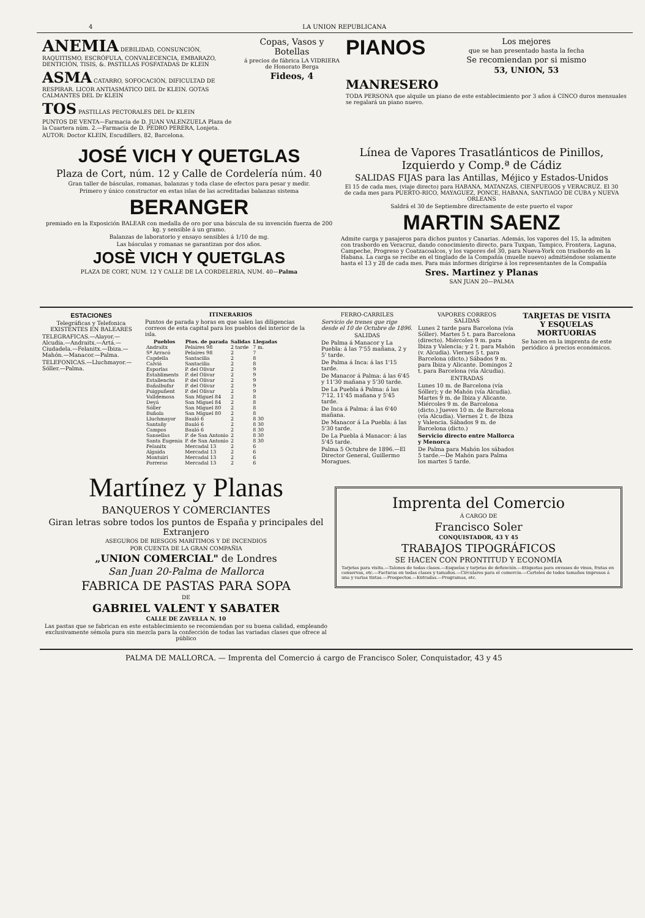4 LA UNION REPUBLICANA
ANEMIA DEBILIDAD, CONSUNCIÓN, RAQUITISMO, ESCRÓFULA, CONVALECENCIA, EMBARAZO, DENTICIÓN, TISIS, &. PASTILLAS FOSFATADAS Dr KLEIN
ASMA CATARRO, SOFOCACIÓN, DIFICULTAD DE RESPIRAR. LICOR ANTIASMÁTICO DEL Dr KLEIN. GOTAS CALMANTES DEL Dr KLEIN
TOS PASTILLAS PECTORALES DEL Dr KLEIN
PUNTOS DE VENTA—Farmacia de D. JUAN VALENZUELA Plaza de la Cuartera núm. 2.—Farmacia de D. PEDRO PERERA, Lonjeta.
AUTOR: Doctor KLEIN, Escudillers, 82, Barcelona.
Copas, Vasos y Botellas
á precios de fábrica LA VIDRIERA de Honorato Berga
Fideos, 4
PIANOS
Los mejores
que se han presentado hasta la fecha
Se recomiendan por si mismo
53, UNION, 53
MANRESERO
TODA PERSONA que alquile un piano de este establecimiento por 3 años á CINCO duros mensuales se regalará un piano nuevo.
JOSÉ VICH Y QUETGLAS
Plaza de Cort, núm. 12 y Calle de Cordelería núm. 40
Gran taller de básculas, romanas, balanzas y toda clase de efectos para pesar y medir.
Primero y único constructor en estas islas de las acreditadas balanzas sistema
BERANGER
premiado en la Exposición BALEAR con medalla de oro por una báscula de su invención fuerza de 200 kg. y sensible á un gramo.
Balanzas de laboratorio y ensayo sensibles á 1/10 de mg.
Las básculas y romanas se garantizan por dos años.
JOSÈ VICH Y QUETGLAS
PLAZA DE CORT, NUM. 12 Y CALLE DE LA CORDELERIA, NUM. 40—Palma
Línea de Vapores Trasatlánticos de Pinillos, Izquierdo y Comp.ª de Cádiz
SALIDAS FIJAS para las Antillas, Méjico y Estados-Unidos
El 15 de cada mes, (viaje directo) para HABANA, MATANZAS, CIENFUEGOS y VERACRUZ. El 30 de cada mes para PUERTO-RICO, MAYAGUEZ, PONCE, HABANA, SANTIAGO DE CUBA y NUEVA ORLEANS
Saldrá el 30 de Septiembre directamente de este puerto el vapor
MARTIN SAENZ
Admite carga y pasajeros para dichos puntos y Canarias. Además, los vapores del 15, la admiten con trasbordo en Veracruz, dando conocimiento directo, para Tuxpan, Tampico, Frontera, Laguna, Campeche, Progreso y Coatzacoalcos, y los vapores del 30, para Nueva-York con trasbordo en la Habana. La carga se recibe en el tinglado de la Compañía (muelle nuevo) admitiéndose solamente hasta el 13 y 28 de cada mes. Para más informes dirigirse á los representantes de la Compañía
Sres. Martinez y Planas
SAN JUAN 20—PALMA
ESTACIONES
Telegráficas y Telefonica EXISTENTES EN BALEARES
TELEGRAFICAS.—Alayor.—Alcudia.—Andraitx.—Artá.—Ciudadela.—Felanitx.—Ibiza.—Mahón.—Manacor.—Palma.
TELEFONICAS.—Lluchmayor.—Sóller.—Palma.
ITINERARIOS
Puntos de parada y horas en que salen las diligencias correos de esta capital para los pueblos del interior de la isla.
| Pueblos | Ptos. de parada | Salidas | Llegadas |
| --- | --- | --- | --- |
| Andraitx | Pelaires 98 | 2 tarde | 7 m. |
| Sª Arracó | Pelaires 98 | 2 | 7 |
| Capdella | Santacilia | 2 | 8 |
| Calviá | Santacilia | 2 | 8 |
| Esporlas | P. del Olivar | 2 | 9 |
| Establiments | P. del Olivar | 2 | 9 |
| Estallenchs | P. del Olivar | 2 | 9 |
| Bañalbufar | P. del Olivar | 2 | 9 |
| Puigpuñent | P. del Olivar | 2 | 9 |
| Valldemosa | San Miguel 84 | 2 | 8 |
| Deyá | San Miguel 84 | 2 | 8 |
| Sóller | San Miguel 80 | 2 | 8 |
| Buñola | San Miguel 80 | 2 | 8 |
| Lluchmayor | Bauló 6 | 2 | 8 30 |
| Santañy | Bauló 6 | 2 | 8 30 |
| Campos | Bauló 6 | 2 | 8 30 |
| Sansellas | P. de San Antonio | 2 | 8 30 |
| Santa Eugenia | P. de San Antonio | 2 | 8 30 |
| Felanitx | Mercadal 13 | 2 | 6 |
| Algaida | Mercadal 13 | 2 | 6 |
| Montuiri | Mercadal 13 | 2 | 6 |
| Porreras | Mercadal 13 | 2 | 6 |
FERRO-CARRILES
Servicio de trenes que rige desde el 10 de Octubre de 1896.
SALIDAS
De Palma á Manacor y La Puebla: á las 7'55 mañana, 2 y 5' tarde.
De Palma á Inca: á las 1'15 tarde.
De Manacor á Palma: á las 6'45 y 11'30 mañana y 5'30 tarde.
De La Puebla á Palma: á las 7'12, 11'45 mañana y 5'45 tarde.
De Inca á Palma: á las 6'40 mañana.
De Manacor á La Puebla: á las 5'30 tarde.
De La Puebla á Manacor: á las 5'45 tarde.
Palma 5 Octubre de 1896.—El Director General, Guillermo Moragues.
VAPORES CORREOS
SALIDAS
Lunes 2 tarde para Barcelona (vía Sóller). Martes 5 t. para Barcelona (directo). Miércoles 9 m. para Ibiza y Valencia; y 2 t. para Mahón (v. Alcudia). Viernes 5 t. para Barcelona (dicto.) Sábados 9 m. para Ibiza y Alicante. Domingos 2 t. para Barcelona (vía Alcudia).
ENTRADAS
Lunes 10 m. de Barcelona (vía Sóller); y de Mahón (vía Alcudia). Martes 9 m. de Ibiza y Alicante. Miércoles 9 m. de Barcelona (dicto.) Jueves 10 m. de Barcelona (vía Alcudia). Viernes 2 t. de Ibiza y Valencia. Sábados 9 m. de Barcelona (dicto.)
Servicio directo entre Mallorca y Menorca
De Palma para Mahón los sábados 5 tarde.—De Mahón para Palma los martes 5 tarde.
TARJETAS DE VISITA Y ESQUELAS MORTUORIAS
Se hacen en la imprenta de este periódico á precios económicos.
Martínez y Planas
BANQUEROS Y COMERCIANTES
Giran letras sobre todos los puntos de España y principales del Extranjero
ASEGUROS DE RIESGOS MARÍTIMOS Y DE INCENDIOS
POR CUENTA DE LA GRAN COMPAÑIA
„UNION COMERCIAL" de Londres
San Juan 20-Palma de Mallorca
FABRICA DE PASTAS PARA SOPA
DE
GABRIEL VALENT Y SABATER
CALLE DE ZAVELLA N. 10
Las pastas que se fabrican en este establecimiento se recomiendan por su buena calidad, empleando exclusivamente sémola pura sin mezcla para la confección de todas las variadas clases que ofrece al público
Imprenta del Comercio
Á CARGO DE
Francisco Soler
CONQUISTADOR, 43 Y 45
TRABAJOS TIPOGRÁFICOS
SE HACEN CON PRONTITUD Y ECONOMÍA
Tarjetas para visita.—Talones de todas clases.—Esquelas y tarjetas de defunción.—Etiquetas para envases de vinos, frutas en conservas, etc.—Facturas en todas clases y tamaños.—Circulares para el comercio.—Carteles de todos tamaños impresos á una y varias tintas.—Prospectos.—Entradas.—Programas, etc.
PALMA DE MALLORCA. — Imprenta del Comercio á cargo de Francisco Soler, Conquistador, 43 y 45